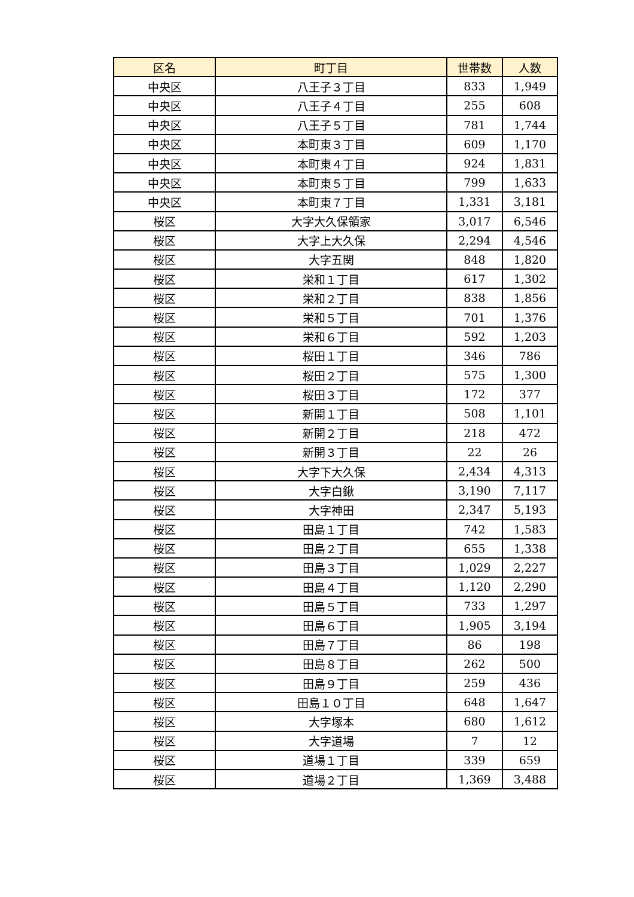| 区名 | 町丁目 | 世帯数 | 人数 |
| --- | --- | --- | --- |
| 中央区 | 八王子３丁目 | 833 | 1,949 |
| 中央区 | 八王子４丁目 | 255 | 608 |
| 中央区 | 八王子５丁目 | 781 | 1,744 |
| 中央区 | 本町東３丁目 | 609 | 1,170 |
| 中央区 | 本町東４丁目 | 924 | 1,831 |
| 中央区 | 本町東５丁目 | 799 | 1,633 |
| 中央区 | 本町東７丁目 | 1,331 | 3,181 |
| 桜区 | 大字大久保領家 | 3,017 | 6,546 |
| 桜区 | 大字上大久保 | 2,294 | 4,546 |
| 桜区 | 大字五関 | 848 | 1,820 |
| 桜区 | 栄和１丁目 | 617 | 1,302 |
| 桜区 | 栄和２丁目 | 838 | 1,856 |
| 桜区 | 栄和５丁目 | 701 | 1,376 |
| 桜区 | 栄和６丁目 | 592 | 1,203 |
| 桜区 | 桜田１丁目 | 346 | 786 |
| 桜区 | 桜田２丁目 | 575 | 1,300 |
| 桜区 | 桜田３丁目 | 172 | 377 |
| 桜区 | 新開１丁目 | 508 | 1,101 |
| 桜区 | 新開２丁目 | 218 | 472 |
| 桜区 | 新開３丁目 | 22 | 26 |
| 桜区 | 大字下大久保 | 2,434 | 4,313 |
| 桜区 | 大字白鍬 | 3,190 | 7,117 |
| 桜区 | 大字神田 | 2,347 | 5,193 |
| 桜区 | 田島１丁目 | 742 | 1,583 |
| 桜区 | 田島２丁目 | 655 | 1,338 |
| 桜区 | 田島３丁目 | 1,029 | 2,227 |
| 桜区 | 田島４丁目 | 1,120 | 2,290 |
| 桜区 | 田島５丁目 | 733 | 1,297 |
| 桜区 | 田島６丁目 | 1,905 | 3,194 |
| 桜区 | 田島７丁目 | 86 | 198 |
| 桜区 | 田島８丁目 | 262 | 500 |
| 桜区 | 田島９丁目 | 259 | 436 |
| 桜区 | 田島１０丁目 | 648 | 1,647 |
| 桜区 | 大字塚本 | 680 | 1,612 |
| 桜区 | 大字道場 | 7 | 12 |
| 桜区 | 道場１丁目 | 339 | 659 |
| 桜区 | 道場２丁目 | 1,369 | 3,488 |